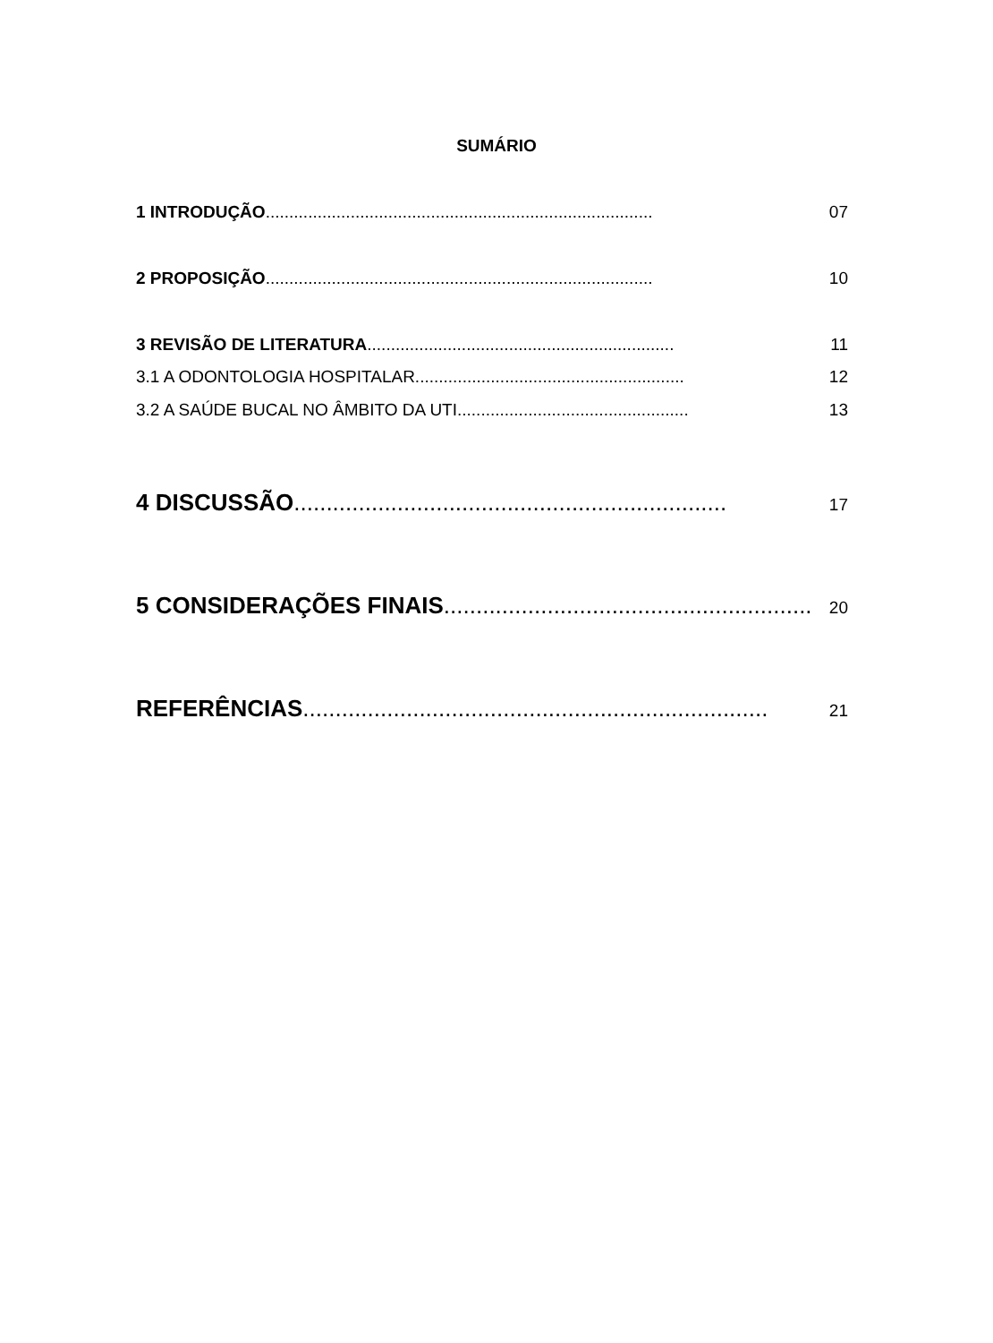SUMÁRIO
1 INTRODUÇÃO.................................................................................. 07
2 PROPOSIÇÃO.................................................................................. 10
3 REVISÃO DE LITERATURA................................................................. 11
3.1 A ODONTOLOGIA HOSPITALAR......................................................... 12
3.2 A SAÚDE BUCAL NO ÂMBITO DA UTI................................................. 13
4 DISCUSSÃO................................................................... 17
5 CONSIDERAÇÕES FINAIS......................................................... 20
REFERÊNCIAS........................................................................ 21